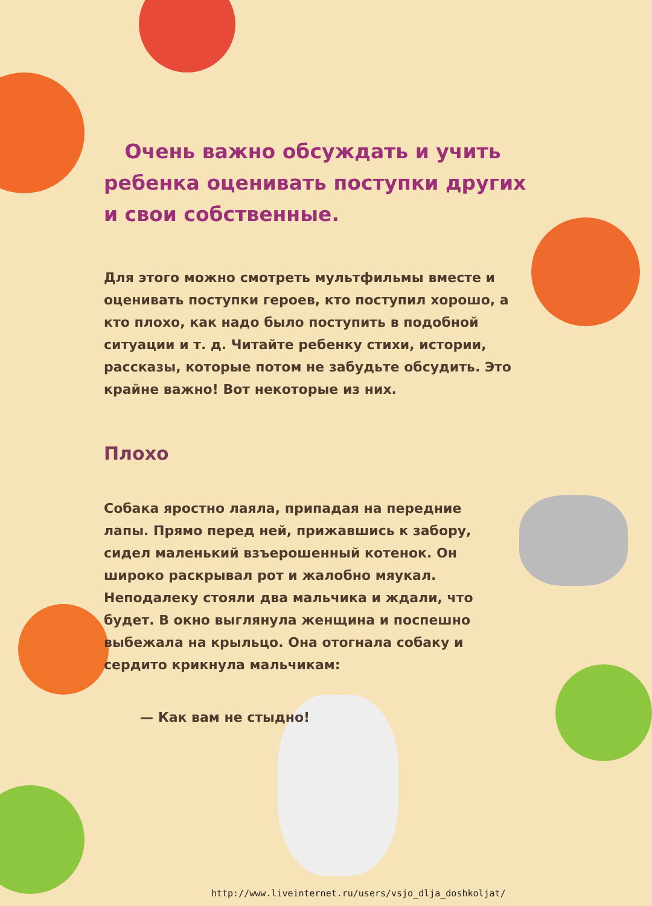Очень важно обсуждать и учить ребенка оценивать поступки других и свои собственные.
Для этого можно смотреть мультфильмы вместе и оценивать поступки героев, кто поступил хорошо, а кто плохо, как надо было поступить в подобной ситуации и т. д. Читайте ребенку стихи, истории, рассказы, которые потом не забудьте обсудить. Это крайне важно! Вот некоторые из них.
Плохо
Собака яростно лаяла, припадая на передние лапы. Прямо перед ней, прижавшись к забору, сидел маленький взъерошенный котенок. Он широко раскрывал рот и жалобно мяукал. Неподалеку стояли два мальчика и ждали, что будет. В окно выглянула женщина и поспешно выбежала на крыльцо. Она отогнала собаку и сердито крикнула мальчикам:
— Как вам не стыдно!
http://www.liveinternet.ru/users/vsjo_dlja_doshkoljat/